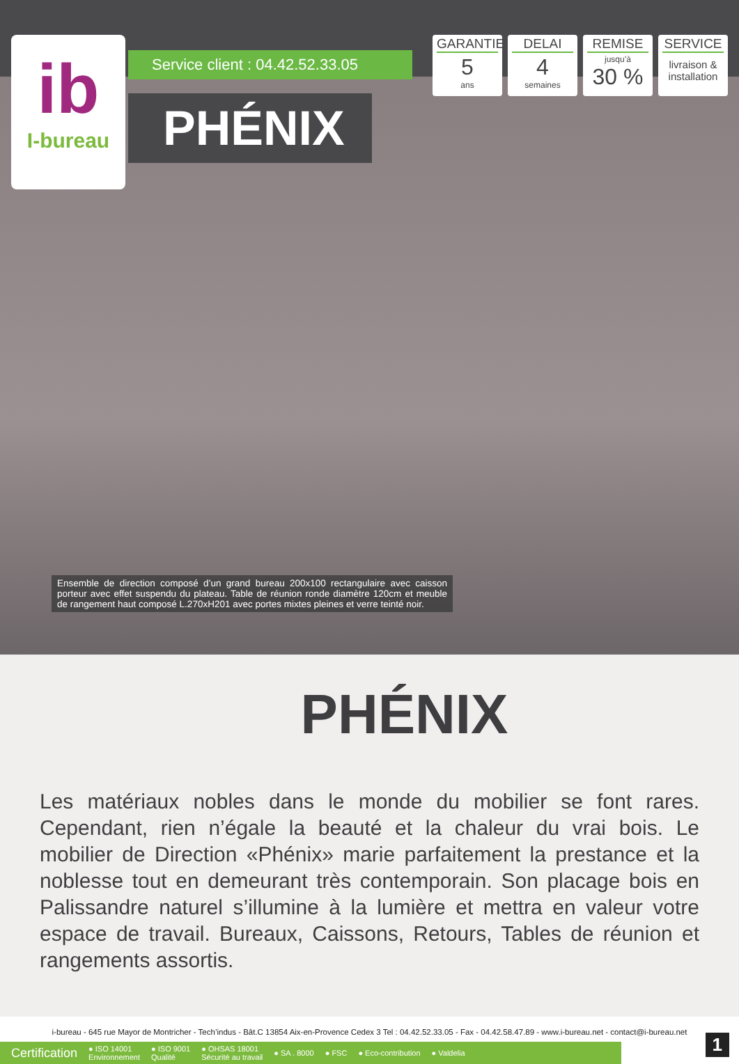ib
I-bureau
Service client : 04.42.52.33.05
PHÉNIX
GARANTIE
5
ans
DELAI
4
semaines
REMISE
jusqu’à
30 %
SERVICE
livraison & installation
Ensemble de direction composé d’un grand bureau 200x100 rectangulaire avec caisson porteur avec effet suspendu du plateau. Table de réunion ronde diamètre 120cm et meuble de rangement haut composé L.270xH201 avec portes mixtes pleines et verre teinté noir.
PHÉNIX
Les matériaux nobles dans le monde du mobilier se font rares. Cependant, rien n’égale la beauté et la chaleur du vrai bois. Le mobilier de Direction «Phénix» marie parfaitement la prestance et la noblesse tout en demeurant très contemporain. Son placage bois en Palissandre naturel s’illumine à la lumière et mettra en valeur votre espace de travail. Bureaux, Caissons, Retours, Tables de réunion et rangements assortis.
i-bureau - 645 rue Mayor de Montricher - Tech’indus - Bât.C 13854 Aix-en-Provence Cedex 3 Tel : 04.42.52.33.05 - Fax - 04.42.58.47.89 - www.i-bureau.net - contact@i-bureau.net
Certification ● ISO 14001
Environnement ● ISO 9001
Qualité ● OHSAS 18001
Sécurité au travail ● SA . 8000 ● FSC ● Eco-contribution ● Valdelia
1